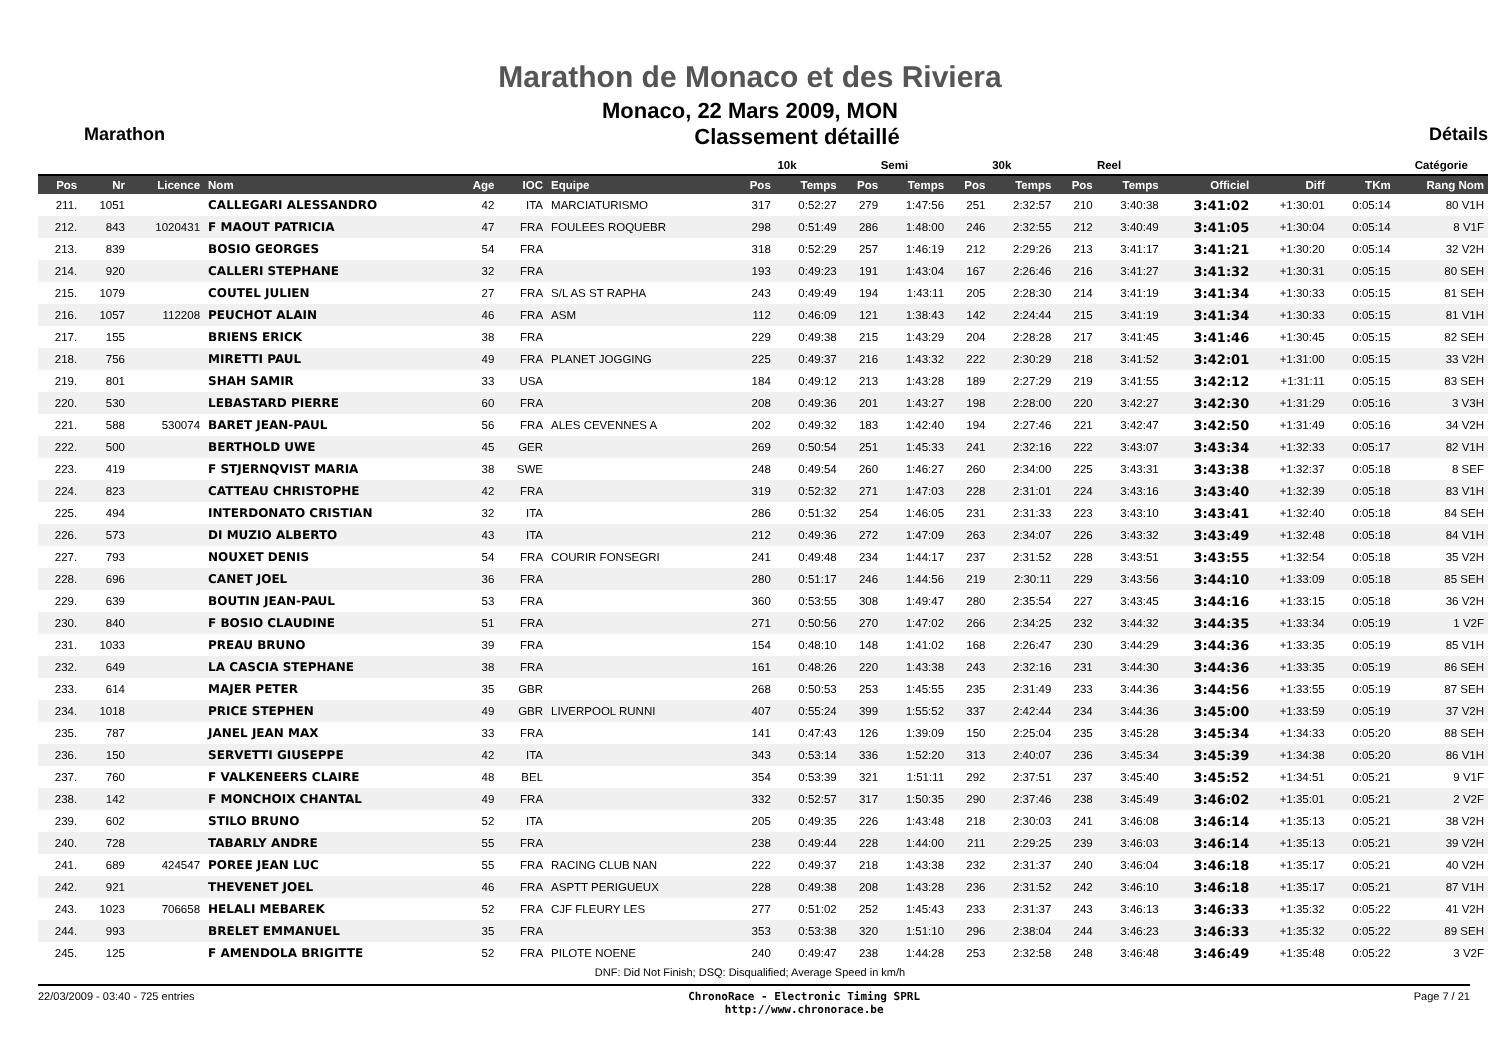Marathon de Monaco et des Riviera
Monaco, 22 Mars 2009, MON
Marathon Classement détaillé Détails
| | | | | | | | | 10k | | Semi | | 30k | | Reel | | | | | Catégorie |
| --- | --- | --- | --- | --- | --- | --- | --- | --- | --- | --- | --- | --- | --- | --- | --- | --- | --- | --- | --- |
| Pos | Nr | Licence | Nom | Age | IOC | Equipe | | Pos | Temps | Pos | Temps | Pos | Temps | Pos | Temps | Officiel | Diff | TKm | Rang Nom |
| 211. | 1051 | | CALLEGARI ALESSANDRO | 42 | ITA | MARCIATURISMO | | 317 | 0:52:27 | 279 | 1:47:56 | 251 | 2:32:57 | 210 | 3:40:38 | 3:41:02 | +1:30:01 | 0:05:14 | 80 V1H |
| 212. | 843 | 1020431 | F MAOUT PATRICIA | 47 | FRA | FOULEES ROQUEBR | | 298 | 0:51:49 | 286 | 1:48:00 | 246 | 2:32:55 | 212 | 3:40:49 | 3:41:05 | +1:30:04 | 0:05:14 | 8 V1F |
| 213. | 839 | | BOSIO GEORGES | 54 | FRA | | | 318 | 0:52:29 | 257 | 1:46:19 | 212 | 2:29:26 | 213 | 3:41:17 | 3:41:21 | +1:30:20 | 0:05:14 | 32 V2H |
| 214. | 920 | | CALLERI STEPHANE | 32 | FRA | | | 193 | 0:49:23 | 191 | 1:43:04 | 167 | 2:26:46 | 216 | 3:41:27 | 3:41:32 | +1:30:31 | 0:05:15 | 80 SEH |
| 215. | 1079 | | COUTEL JULIEN | 27 | FRA | S/L AS ST RAPHA | | 243 | 0:49:49 | 194 | 1:43:11 | 205 | 2:28:30 | 214 | 3:41:19 | 3:41:34 | +1:30:33 | 0:05:15 | 81 SEH |
| 216. | 1057 | 112208 | PEUCHOT ALAIN | 46 | FRA | ASM | | 112 | 0:46:09 | 121 | 1:38:43 | 142 | 2:24:44 | 215 | 3:41:19 | 3:41:34 | +1:30:33 | 0:05:15 | 81 V1H |
| 217. | 155 | | BRIENS ERICK | 38 | FRA | | | 229 | 0:49:38 | 215 | 1:43:29 | 204 | 2:28:28 | 217 | 3:41:45 | 3:41:46 | +1:30:45 | 0:05:15 | 82 SEH |
| 218. | 756 | | MIRETTI PAUL | 49 | FRA | PLANET JOGGING | | 225 | 0:49:37 | 216 | 1:43:32 | 222 | 2:30:29 | 218 | 3:41:52 | 3:42:01 | +1:31:00 | 0:05:15 | 33 V2H |
| 219. | 801 | | SHAH SAMIR | 33 | USA | | | 184 | 0:49:12 | 213 | 1:43:28 | 189 | 2:27:29 | 219 | 3:41:55 | 3:42:12 | +1:31:11 | 0:05:15 | 83 SEH |
| 220. | 530 | | LEBASTARD PIERRE | 60 | FRA | | | 208 | 0:49:36 | 201 | 1:43:27 | 198 | 2:28:00 | 220 | 3:42:27 | 3:42:30 | +1:31:29 | 0:05:16 | 3 V3H |
| 221. | 588 | 530074 | BARET JEAN-PAUL | 56 | FRA | ALES CEVENNES A | | 202 | 0:49:32 | 183 | 1:42:40 | 194 | 2:27:46 | 221 | 3:42:47 | 3:42:50 | +1:31:49 | 0:05:16 | 34 V2H |
| 222. | 500 | | BERTHOLD UWE | 45 | GER | | | 269 | 0:50:54 | 251 | 1:45:33 | 241 | 2:32:16 | 222 | 3:43:07 | 3:43:34 | +1:32:33 | 0:05:17 | 82 V1H |
| 223. | 419 | | F STJERNQVIST MARIA | 38 | SWE | | | 248 | 0:49:54 | 260 | 1:46:27 | 260 | 2:34:00 | 225 | 3:43:31 | 3:43:38 | +1:32:37 | 0:05:18 | 8 SEF |
| 224. | 823 | | CATTEAU CHRISTOPHE | 42 | FRA | | | 319 | 0:52:32 | 271 | 1:47:03 | 228 | 2:31:01 | 224 | 3:43:16 | 3:43:40 | +1:32:39 | 0:05:18 | 83 V1H |
| 225. | 494 | | INTERDONATO CRISTIAN | 32 | ITA | | | 286 | 0:51:32 | 254 | 1:46:05 | 231 | 2:31:33 | 223 | 3:43:10 | 3:43:41 | +1:32:40 | 0:05:18 | 84 SEH |
| 226. | 573 | | DI MUZIO ALBERTO | 43 | ITA | | | 212 | 0:49:36 | 272 | 1:47:09 | 263 | 2:34:07 | 226 | 3:43:32 | 3:43:49 | +1:32:48 | 0:05:18 | 84 V1H |
| 227. | 793 | | NOUXET DENIS | 54 | FRA | COURIR FONSEGRI | | 241 | 0:49:48 | 234 | 1:44:17 | 237 | 2:31:52 | 228 | 3:43:51 | 3:43:55 | +1:32:54 | 0:05:18 | 35 V2H |
| 228. | 696 | | CANET JOEL | 36 | FRA | | | 280 | 0:51:17 | 246 | 1:44:56 | 219 | 2:30:11 | 229 | 3:43:56 | 3:44:10 | +1:33:09 | 0:05:18 | 85 SEH |
| 229. | 639 | | BOUTIN JEAN-PAUL | 53 | FRA | | | 360 | 0:53:55 | 308 | 1:49:47 | 280 | 2:35:54 | 227 | 3:43:45 | 3:44:16 | +1:33:15 | 0:05:18 | 36 V2H |
| 230. | 840 | | F BOSIO CLAUDINE | 51 | FRA | | | 271 | 0:50:56 | 270 | 1:47:02 | 266 | 2:34:25 | 232 | 3:44:32 | 3:44:35 | +1:33:34 | 0:05:19 | 1 V2F |
| 231. | 1033 | | PREAU BRUNO | 39 | FRA | | | 154 | 0:48:10 | 148 | 1:41:02 | 168 | 2:26:47 | 230 | 3:44:29 | 3:44:36 | +1:33:35 | 0:05:19 | 85 V1H |
| 232. | 649 | | LA CASCIA STEPHANE | 38 | FRA | | | 161 | 0:48:26 | 220 | 1:43:38 | 243 | 2:32:16 | 231 | 3:44:30 | 3:44:36 | +1:33:35 | 0:05:19 | 86 SEH |
| 233. | 614 | | MAJER PETER | 35 | GBR | | | 268 | 0:50:53 | 253 | 1:45:55 | 235 | 2:31:49 | 233 | 3:44:36 | 3:44:56 | +1:33:55 | 0:05:19 | 87 SEH |
| 234. | 1018 | | PRICE STEPHEN | 49 | GBR | LIVERPOOL RUNNI | | 407 | 0:55:24 | 399 | 1:55:52 | 337 | 2:42:44 | 234 | 3:44:36 | 3:45:00 | +1:33:59 | 0:05:19 | 37 V2H |
| 235. | 787 | | JANEL JEAN MAX | 33 | FRA | | | 141 | 0:47:43 | 126 | 1:39:09 | 150 | 2:25:04 | 235 | 3:45:28 | 3:45:34 | +1:34:33 | 0:05:20 | 88 SEH |
| 236. | 150 | | SERVETTI GIUSEPPE | 42 | ITA | | | 343 | 0:53:14 | 336 | 1:52:20 | 313 | 2:40:07 | 236 | 3:45:34 | 3:45:39 | +1:34:38 | 0:05:20 | 86 V1H |
| 237. | 760 | | F VALKENEERS CLAIRE | 48 | BEL | | | 354 | 0:53:39 | 321 | 1:51:11 | 292 | 2:37:51 | 237 | 3:45:40 | 3:45:52 | +1:34:51 | 0:05:21 | 9 V1F |
| 238. | 142 | | F MONCHOIX CHANTAL | 49 | FRA | | | 332 | 0:52:57 | 317 | 1:50:35 | 290 | 2:37:46 | 238 | 3:45:49 | 3:46:02 | +1:35:01 | 0:05:21 | 2 V2F |
| 239. | 602 | | STILO BRUNO | 52 | ITA | | | 205 | 0:49:35 | 226 | 1:43:48 | 218 | 2:30:03 | 241 | 3:46:08 | 3:46:14 | +1:35:13 | 0:05:21 | 38 V2H |
| 240. | 728 | | TABARLY ANDRE | 55 | FRA | | | 238 | 0:49:44 | 228 | 1:44:00 | 211 | 2:29:25 | 239 | 3:46:03 | 3:46:14 | +1:35:13 | 0:05:21 | 39 V2H |
| 241. | 689 | 424547 | POREE JEAN LUC | 55 | FRA | RACING CLUB NAN | | 222 | 0:49:37 | 218 | 1:43:38 | 232 | 2:31:37 | 240 | 3:46:04 | 3:46:18 | +1:35:17 | 0:05:21 | 40 V2H |
| 242. | 921 | | THEVENET JOEL | 46 | FRA | ASPTT PERIGUEUX | | 228 | 0:49:38 | 208 | 1:43:28 | 236 | 2:31:52 | 242 | 3:46:10 | 3:46:18 | +1:35:17 | 0:05:21 | 87 V1H |
| 243. | 1023 | 706658 | HELALI MEBAREK | 52 | FRA | CJF FLEURY LES | | 277 | 0:51:02 | 252 | 1:45:43 | 233 | 2:31:37 | 243 | 3:46:13 | 3:46:33 | +1:35:32 | 0:05:22 | 41 V2H |
| 244. | 993 | | BRELET EMMANUEL | 35 | FRA | | | 353 | 0:53:38 | 320 | 1:51:10 | 296 | 2:38:04 | 244 | 3:46:23 | 3:46:33 | +1:35:32 | 0:05:22 | 89 SEH |
| 245. | 125 | | F AMENDOLA BRIGITTE | 52 | FRA | PILOTE NOENE | | 240 | 0:49:47 | 238 | 1:44:28 | 253 | 2:32:58 | 248 | 3:46:48 | 3:46:49 | +1:35:48 | 0:05:22 | 3 V2F |
DNF: Did Not Finish; DSQ: Disqualified; Average Speed in km/h
22/03/2009 - 03:40 - 725 entries ChronoRace - Electronic Timing SPRL
http://www.chronorace.be Page 7 / 21